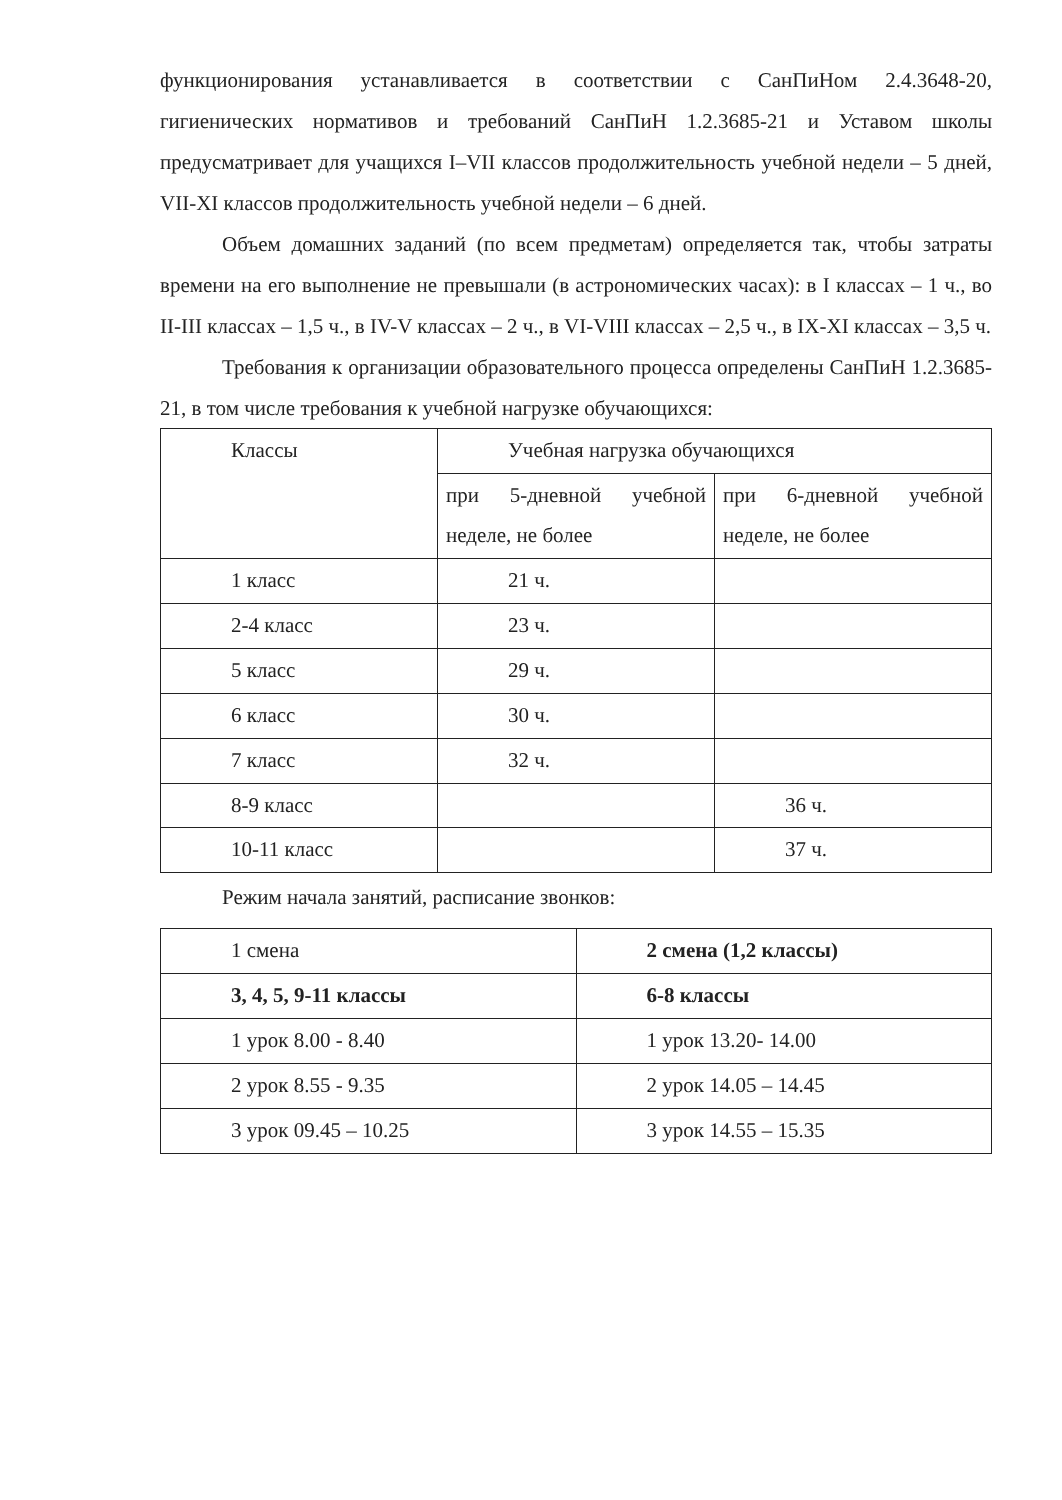функционирования устанавливается в соответствии с СанПиНом 2.4.3648-20, гигиенических нормативов и требований СанПиН 1.2.3685-21 и Уставом школы предусматривает для учащихся I–VII классов продолжительность учебной недели – 5 дней, VII-XI классов продолжительность учебной недели – 6 дней.
Объем домашних заданий (по всем предметам) определяется так, чтобы затраты времени на его выполнение не превышали (в астрономических часах): в I классах – 1 ч., во II-III классах – 1,5 ч., в IV-V классах – 2 ч., в VI-VIII классах – 2,5 ч., в IX-XI классах – 3,5 ч.
Требования к организации образовательного процесса определены СанПиН 1.2.3685-21, в том числе требования к учебной нагрузке обучающихся:
| Классы | Учебная нагрузка обучающихся | |
| | при 5-дневной учебной неделе, не более | при 6-дневной учебной неделе, не более |
| 1 класс | 21 ч. | |
| 2-4 класс | 23 ч. | |
| 5 класс | 29 ч. | |
| 6 класс | 30 ч. | |
| 7 класс | 32 ч. | |
| 8-9 класс | | 36 ч. |
| 10-11 класс | | 37 ч. |
Режим начала занятий, расписание звонков:
| 1 смена | 2 смена (1,2 классы) |
| 3, 4, 5, 9-11 классы | 6-8 классы |
| 1 урок 8.00 - 8.40 | 1 урок 13.20- 14.00 |
| 2 урок 8.55 - 9.35 | 2 урок 14.05 – 14.45 |
| 3 урок 09.45 – 10.25 | 3 урок 14.55 – 15.35 |